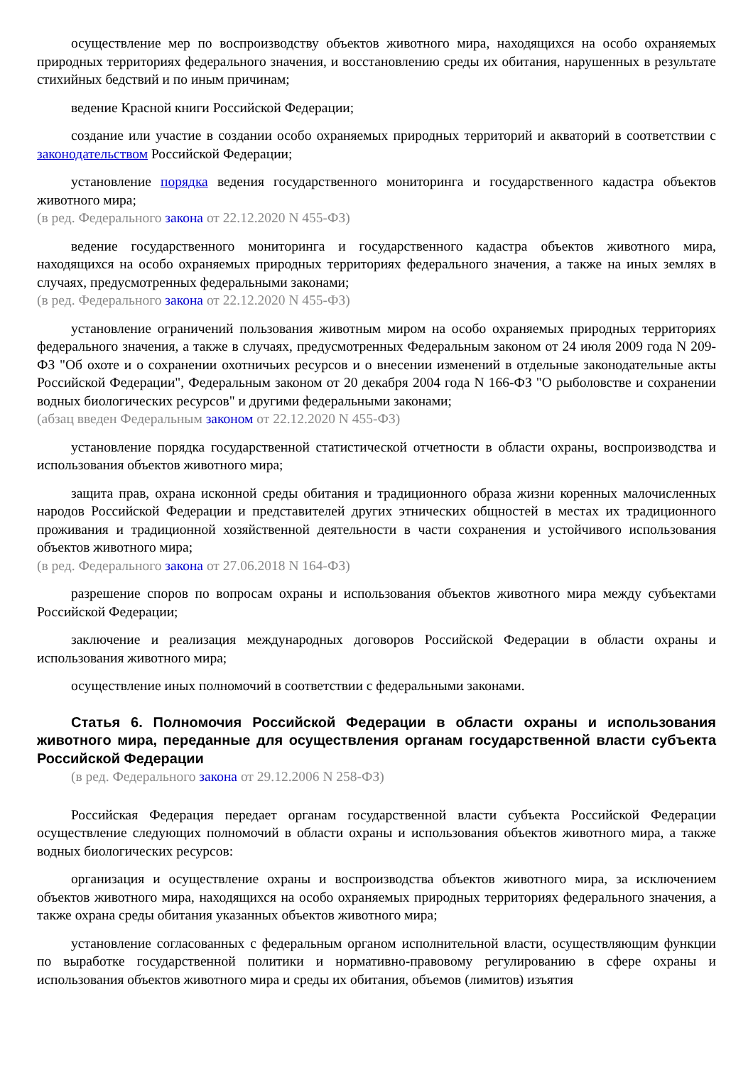осуществление мер по воспроизводству объектов животного мира, находящихся на особо охраняемых природных территориях федерального значения, и восстановлению среды их обитания, нарушенных в результате стихийных бедствий и по иным причинам;
ведение Красной книги Российской Федерации;
создание или участие в создании особо охраняемых природных территорий и акваторий в соответствии с законодательством Российской Федерации;
установление порядка ведения государственного мониторинга и государственного кадастра объектов животного мира;
(в ред. Федерального закона от 22.12.2020 N 455-ФЗ)
ведение государственного мониторинга и государственного кадастра объектов животного мира, находящихся на особо охраняемых природных территориях федерального значения, а также на иных землях в случаях, предусмотренных федеральными законами;
(в ред. Федерального закона от 22.12.2020 N 455-ФЗ)
установление ограничений пользования животным миром на особо охраняемых природных территориях федерального значения, а также в случаях, предусмотренных Федеральным законом от 24 июля 2009 года N 209-ФЗ "Об охоте и о сохранении охотничьих ресурсов и о внесении изменений в отдельные законодательные акты Российской Федерации", Федеральным законом от 20 декабря 2004 года N 166-ФЗ "О рыболовстве и сохранении водных биологических ресурсов" и другими федеральными законами;
(абзац введен Федеральным законом от 22.12.2020 N 455-ФЗ)
установление порядка государственной статистической отчетности в области охраны, воспроизводства и использования объектов животного мира;
защита прав, охрана исконной среды обитания и традиционного образа жизни коренных малочисленных народов Российской Федерации и представителей других этнических общностей в местах их традиционного проживания и традиционной хозяйственной деятельности в части сохранения и устойчивого использования объектов животного мира;
(в ред. Федерального закона от 27.06.2018 N 164-ФЗ)
разрешение споров по вопросам охраны и использования объектов животного мира между субъектами Российской Федерации;
заключение и реализация международных договоров Российской Федерации в области охраны и использования животного мира;
осуществление иных полномочий в соответствии с федеральными законами.
Статья 6. Полномочия Российской Федерации в области охраны и использования животного мира, переданные для осуществления органам государственной власти субъекта Российской Федерации
(в ред. Федерального закона от 29.12.2006 N 258-ФЗ)
Российская Федерация передает органам государственной власти субъекта Российской Федерации осуществление следующих полномочий в области охраны и использования объектов животного мира, а также водных биологических ресурсов:
организация и осуществление охраны и воспроизводства объектов животного мира, за исключением объектов животного мира, находящихся на особо охраняемых природных территориях федерального значения, а также охрана среды обитания указанных объектов животного мира;
установление согласованных с федеральным органом исполнительной власти, осуществляющим функции по выработке государственной политики и нормативно-правовому регулированию в сфере охраны и использования объектов животного мира и среды их обитания, объемов (лимитов) изъятия